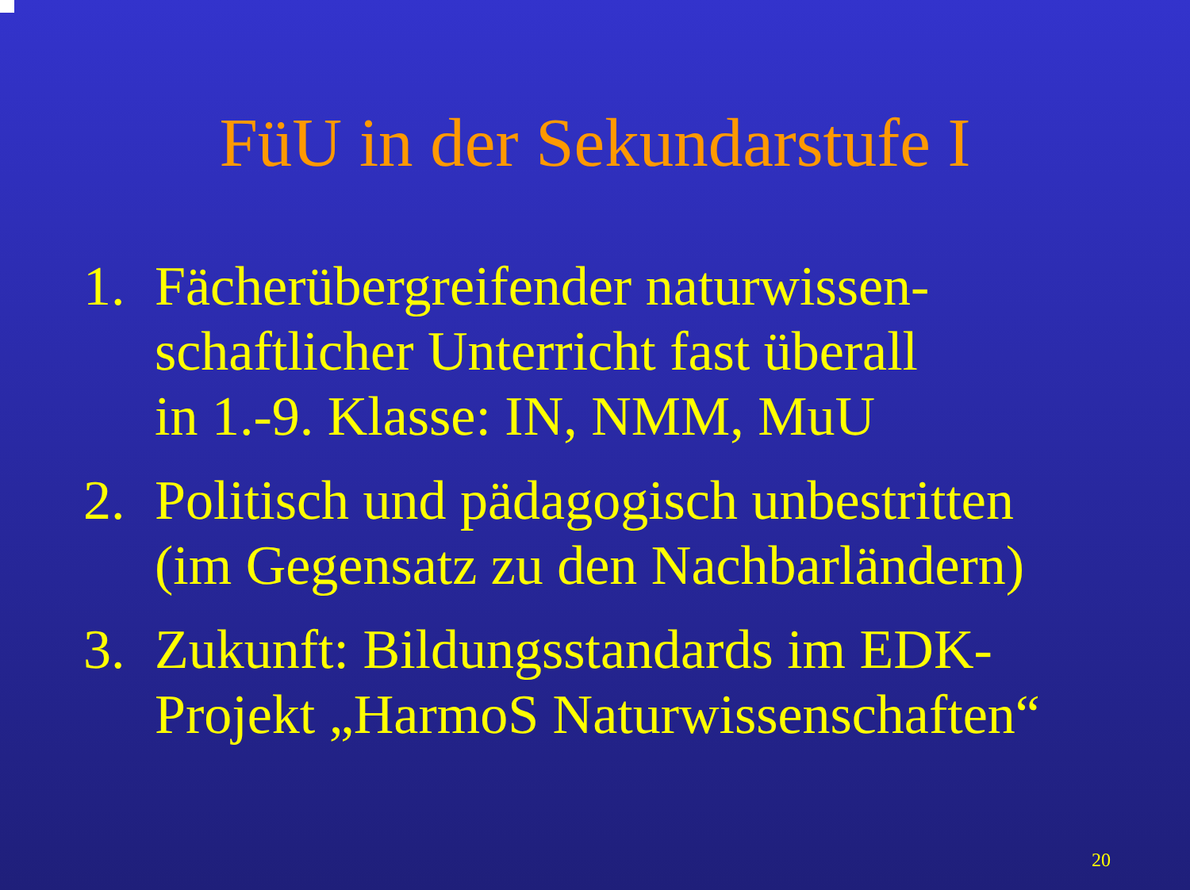FüU in der Sekundarstufe I
1. Fächerübergreifender naturwissen-
schaftlicher Unterricht fast überall
in 1.-9. Klasse: IN, NMM, MuU
2. Politisch und pädagogisch unbestritten
(im Gegensatz zu den Nachbarländern)
3. Zukunft: Bildungsstandards im EDK-
Projekt „HarmoS Naturwissenschaften“
20